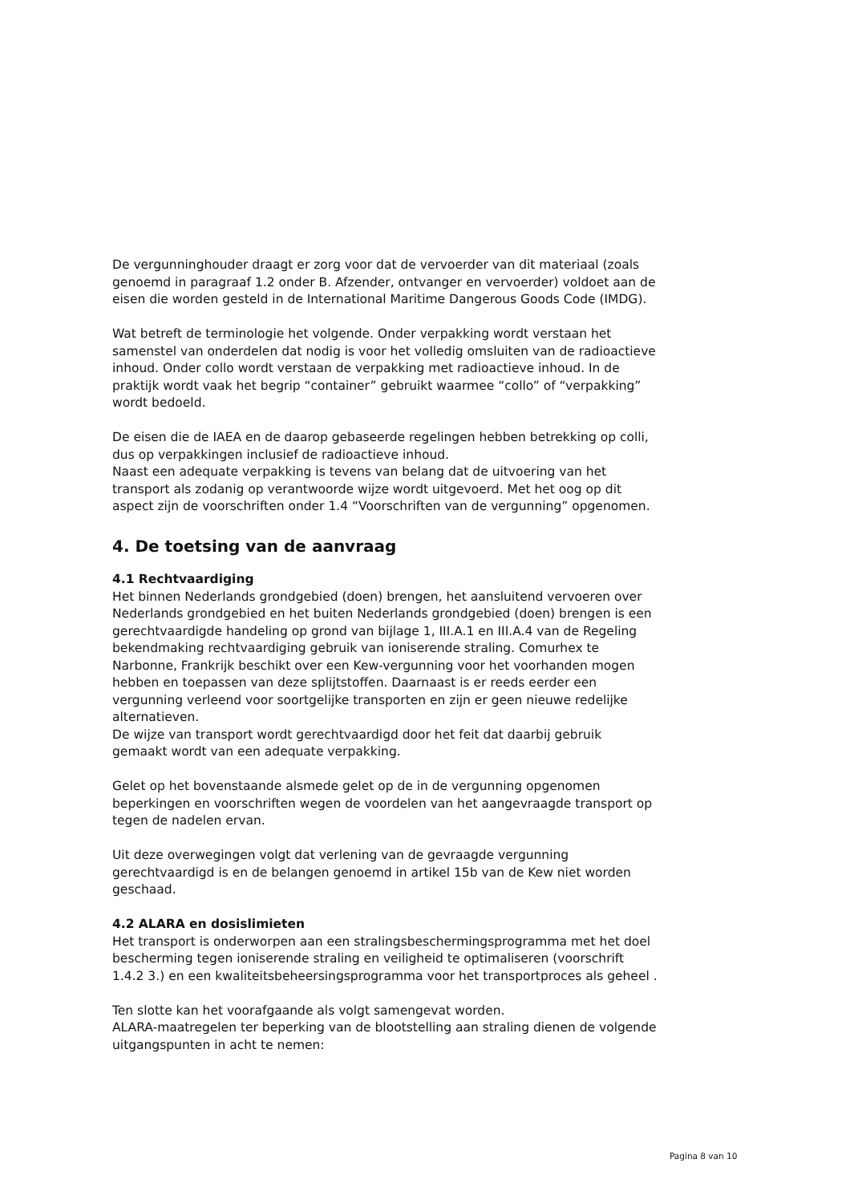De vergunninghouder draagt er zorg voor dat de vervoerder van dit materiaal (zoals genoemd in paragraaf 1.2 onder B. Afzender, ontvanger en vervoerder) voldoet aan de eisen die worden gesteld in de International Maritime Dangerous Goods Code (IMDG).
Wat betreft de terminologie het volgende. Onder verpakking wordt verstaan het samenstel van onderdelen dat nodig is voor het volledig omsluiten van de radioactieve inhoud. Onder collo wordt verstaan de verpakking met radioactieve inhoud. In de praktijk wordt vaak het begrip “container” gebruikt waarmee “collo” of “verpakking” wordt bedoeld.
De eisen die de IAEA en de daarop gebaseerde regelingen hebben betrekking op colli, dus op verpakkingen inclusief de radioactieve inhoud.
Naast een adequate verpakking is tevens van belang dat de uitvoering van het transport als zodanig op verantwoorde wijze wordt uitgevoerd. Met het oog op dit aspect zijn de voorschriften onder 1.4 “Voorschriften van de vergunning” opgenomen.
4. De toetsing van de aanvraag
4.1 Rechtvaardiging
Het binnen Nederlands grondgebied (doen) brengen, het aansluitend vervoeren over Nederlands grondgebied en het buiten Nederlands grondgebied (doen) brengen is een gerechtvaardigde handeling op grond van bijlage 1, III.A.1 en III.A.4 van de Regeling bekendmaking rechtvaardiging gebruik van ioniserende straling. Comurhex te Narbonne, Frankrijk beschikt over een Kew-vergunning voor het voorhanden mogen hebben en toepassen van deze splijtstoffen. Daarnaast is er reeds eerder een vergunning verleend voor soortgelijke transporten en zijn er geen nieuwe redelijke alternatieven.
De wijze van transport wordt gerechtvaardigd door het feit dat daarbij gebruik gemaakt wordt van een adequate verpakking.
Gelet op het bovenstaande alsmede gelet op de in de vergunning opgenomen beperkingen en voorschriften wegen de voordelen van het aangevraagde transport op tegen de nadelen ervan.
Uit deze overwegingen volgt dat verlening van de gevraagde vergunning gerechtvaardigd is en de belangen genoemd in artikel 15b van de Kew niet worden geschaad.
4.2 ALARA en dosislimieten
Het transport is onderworpen aan een stralingsbeschermingsprogramma met het doel bescherming tegen ioniserende straling en veiligheid te optimaliseren (voorschrift 1.4.2 3.) en een kwaliteitsbeheersingsprogramma voor het transportproces als geheel .
Ten slotte kan het voorafgaande als volgt samengevat worden.
ALARA-maatregelen ter beperking van de blootstelling aan straling dienen de volgende uitgangspunten in acht te nemen:
Pagina 8 van 10